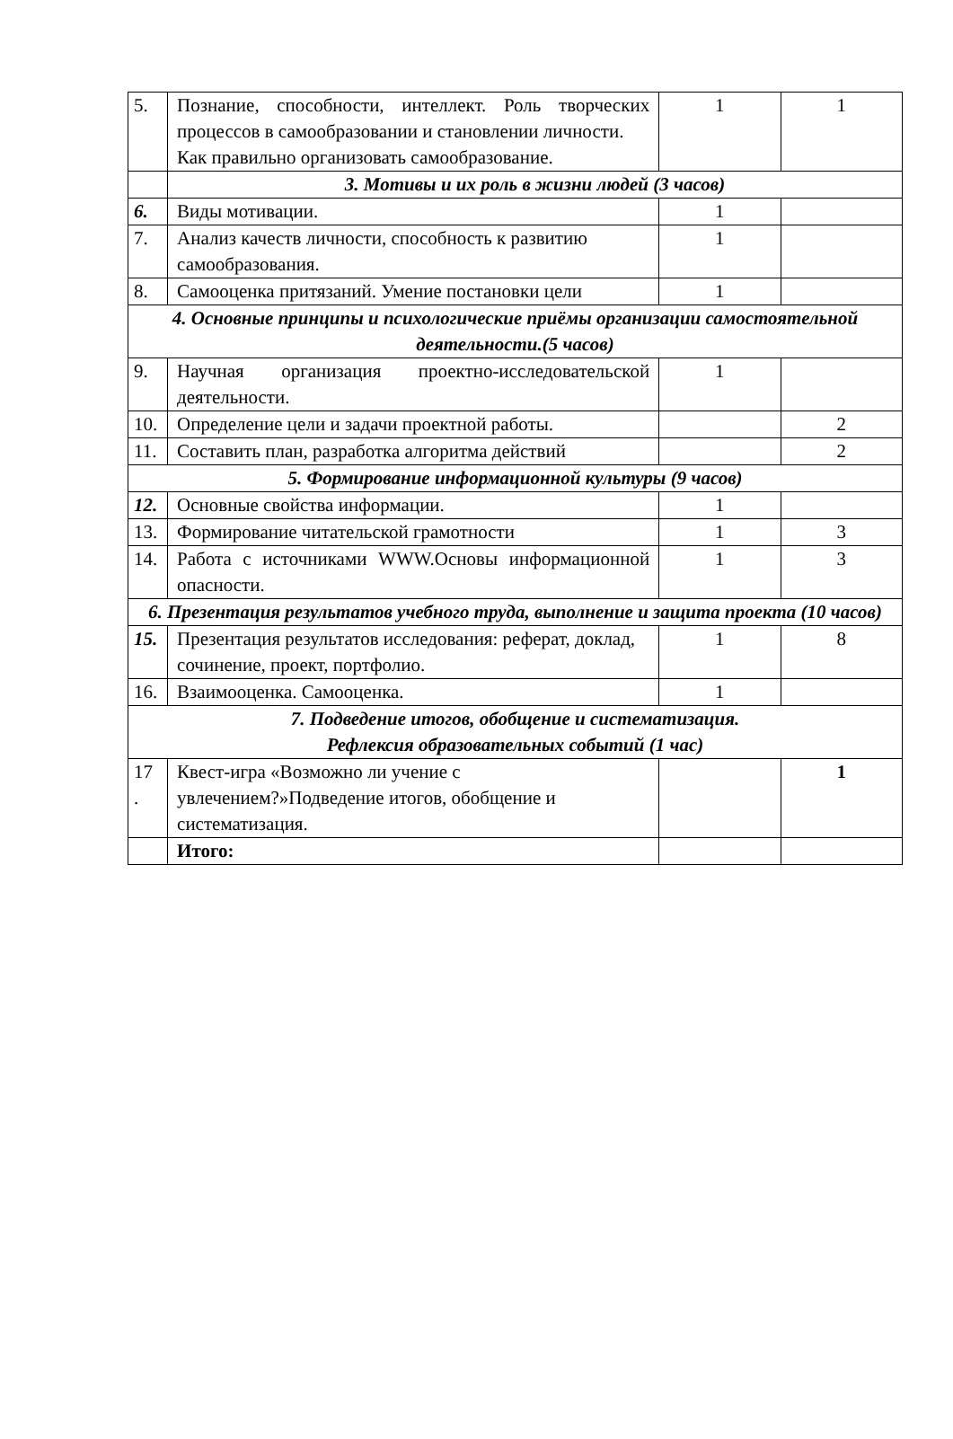| 5. | Познание, способности, интеллект. Роль творческих процессов в самообразовании и становлении личности. Как правильно организовать самообразование. | 1 | 1 |
| | 3. Мотивы и их роль в жизни людей (3 часов) | | |
| 6. | Виды мотивации. | 1 | |
| 7. | Анализ качеств личности, способность к развитию самообразования. | 1 | |
| 8. | Самооценка притязаний. Умение постановки цели | 1 | |
| 4. Основные принципы и психологические приёмы организации самостоятельной деятельности.(5 часов) | | | |
| 9. | Научная организация проектно-исследовательской деятельности. | 1 | |
| 10. | Определение цели и задачи проектной работы. | | 2 |
| 11. | Составить план, разработка алгоритма действий | | 2 |
| 5. Формирование информационной культуры (9 часов) | | | |
| 12. | Основные свойства информации. | 1 | |
| 13. | Формирование читательской грамотности | 1 | 3 |
| 14. | Работа с источниками WWW.Основы информационной опасности. | 1 | 3 |
| 6. Презентация результатов учебного труда, выполнение и защита проекта (10 часов) | | | |
| 15. | Презентация результатов исследования: реферат, доклад, сочинение, проект, портфолио. | 1 | 8 |
| 16. | Взаимооценка. Самооценка. | 1 | |
| 7. Подведение итогов, обобщение и систематизация. Рефлексия образовательных событий (1 час) | | | |
| 17 . | Квест-игра «Возможно ли учение с увлечением?»Подведение итогов, обобщение и систематизация. | | 1 |
| | Итого: | | |